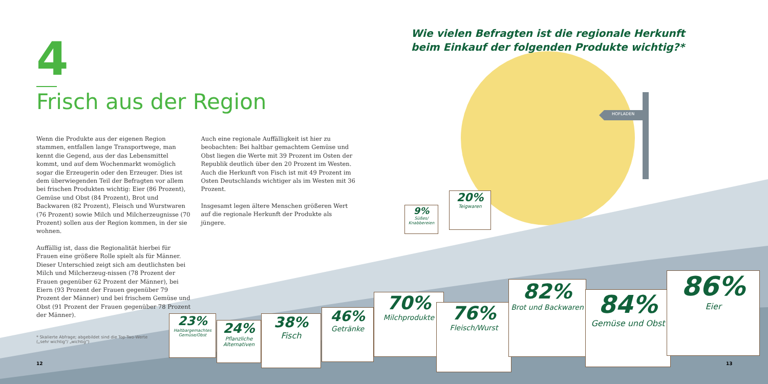4
Frisch aus der Region
Wenn die Produkte aus der eigenen Region stammen, entfallen lange Transportwege, man kennt die Gegend, aus der das Lebensmittel kommt, und auf dem Wochenmarkt womöglich sogar die Erzeugerin oder den Erzeuger. Dies ist dem überwiegenden Teil der Befragten vor allem bei frischen Produkten wichtig: Eier (86 Prozent), Gemüse und Obst (84 Prozent), Brot und Backwaren (82 Prozent), Fleisch und Wurstwaren (76 Prozent) sowie Milch und Milcherzeugnisse (70 Prozent) sollen aus der Region kommen, in der sie wohnen.
Auffällig ist, dass die Regionalität hierbei für Frauen eine größere Rolle spielt als für Männer. Dieser Unterschied zeigt sich am deutlichsten bei Milch und Milcherzeug-nissen (78 Prozent der Frauen gegenüber 62 Prozent der Männer), bei Eiern (93 Prozent der Frauen gegenüber 79 Prozent der Männer) und bei frischem Gemüse und Obst (91 Prozent der Frauen gegenüber 78 Prozent der Männer).
Auch eine regionale Auffälligkeit ist hier zu beobachten: Bei haltbar gemachtem Gemüse und Obst liegen die Werte mit 39 Prozent im Osten der Republik deutlich über den 20 Prozent im Westen. Auch die Herkunft von Fisch ist mit 49 Prozent im Osten Deutschlands wichtiger als im Westen mit 36 Prozent.
Insgesamt legen ältere Menschen größeren Wert auf die regionale Herkunft der Produkte als jüngere.
* Skalierte Abfrage; abgebildet sind die Top-Two-Werte
(„sehr wichtig"/ „wichtig")
12 13
Wie vielen Befragten ist die regionale Herkunft
beim Einkauf der folgenden Produkte wichtig?*
HOFLADEN
9%
Süßes/ Knabbereien
20%
Teigwaren
23%
Haltbargemachtes Gemüse/Obst
24%
Pflanzliche Alternativen
38%
Fisch
46%
Getränke
70%
Milchprodukte
76%
Fleisch/Wurst
82%
Brot und Backwaren
84%
Gemüse und Obst
86%
Eier